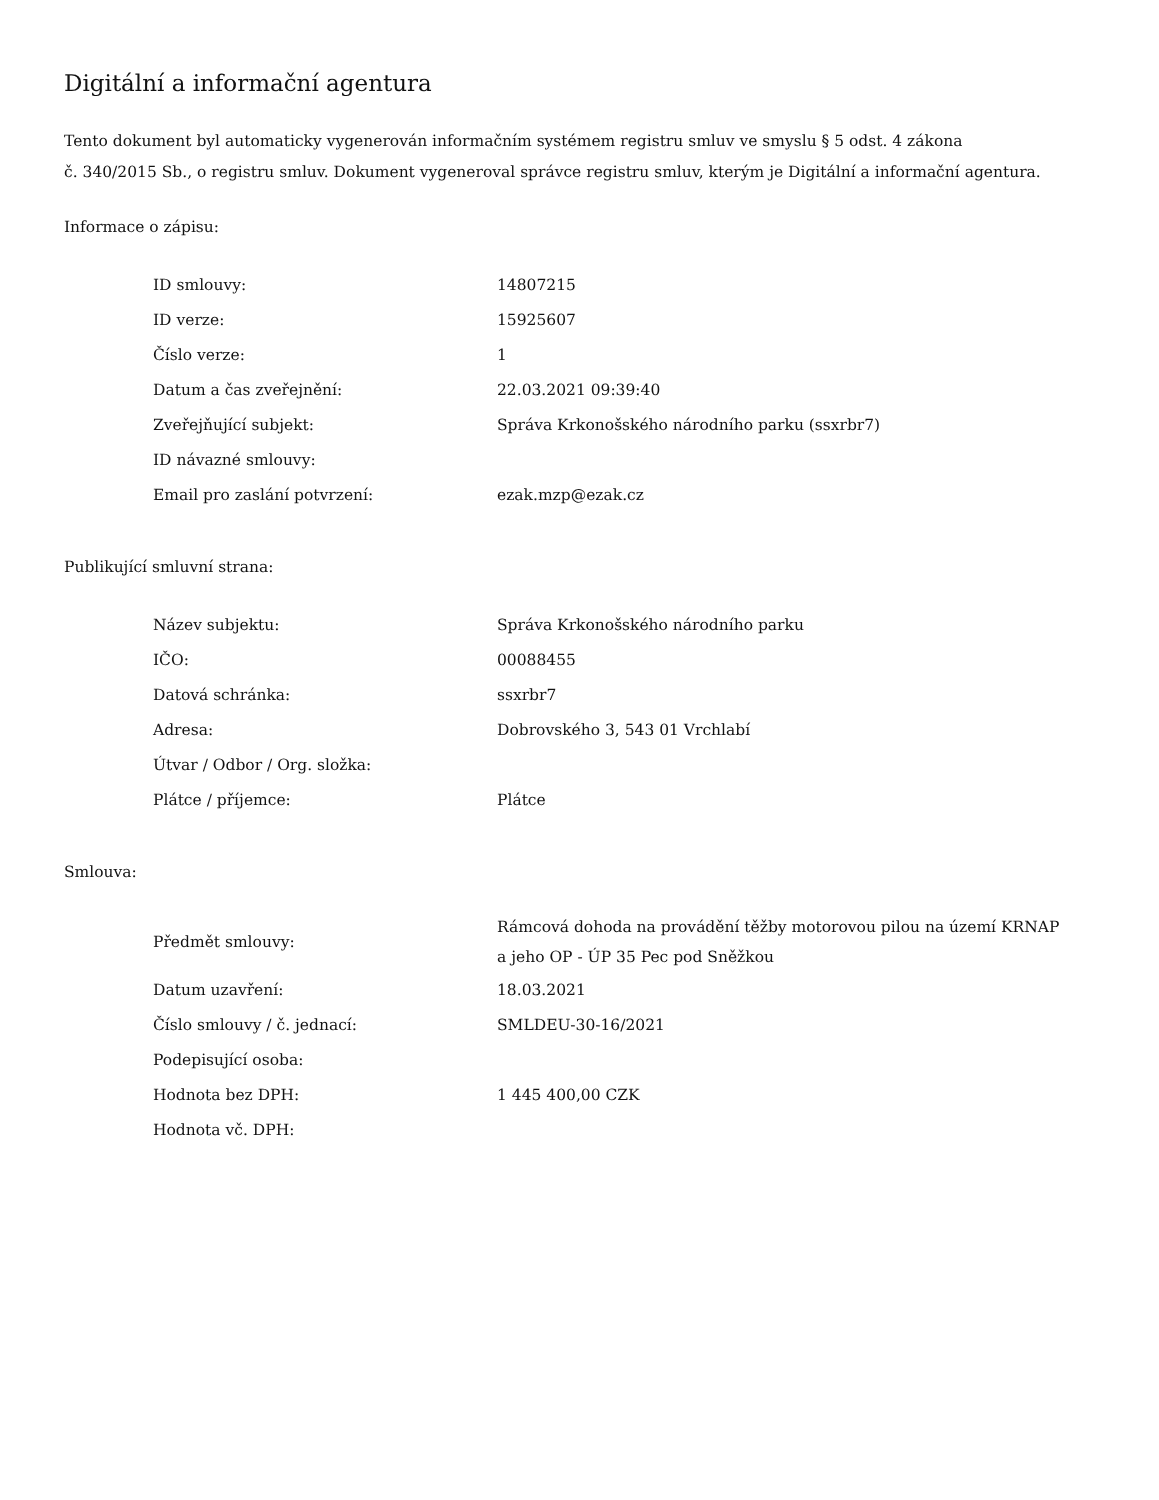Digitální a informační agentura
Tento dokument byl automaticky vygenerován informačním systémem registru smluv ve smyslu § 5 odst. 4 zákona
č. 340/2015 Sb., o registru smluv. Dokument vygeneroval správce registru smluv, kterým je Digitální a informační agentura.
Informace o zápisu:
| ID smlouvy: | 14807215 |
| ID verze: | 15925607 |
| Číslo verze: | 1 |
| Datum a čas zveřejnění: | 22.03.2021 09:39:40 |
| Zveřejňující subjekt: | Správa Krkonošského národního parku (ssxrbr7) |
| ID návazné smlouvy: | |
| Email pro zaslání potvrzení: | ezak.mzp@ezak.cz |
Publikující smluvní strana:
| Název subjektu: | Správa Krkonošského národního parku |
| IČO: | 00088455 |
| Datová schránka: | ssxrbr7 |
| Adresa: | Dobrovského 3, 543 01 Vrchlabí |
| Útvar / Odbor / Org. složka: | |
| Plátce / příjemce: | Plátce |
Smlouva:
| Předmět smlouvy: | Rámcová dohoda na provádění těžby motorovou pilou na území KRNAP a jeho OP - ÚP 35 Pec pod Sněžkou |
| Datum uzavření: | 18.03.2021 |
| Číslo smlouvy / č. jednací: | SMLDEU-30-16/2021 |
| Podepisující osoba: | |
| Hodnota bez DPH: | 1 445 400,00 CZK |
| Hodnota vč. DPH: | |